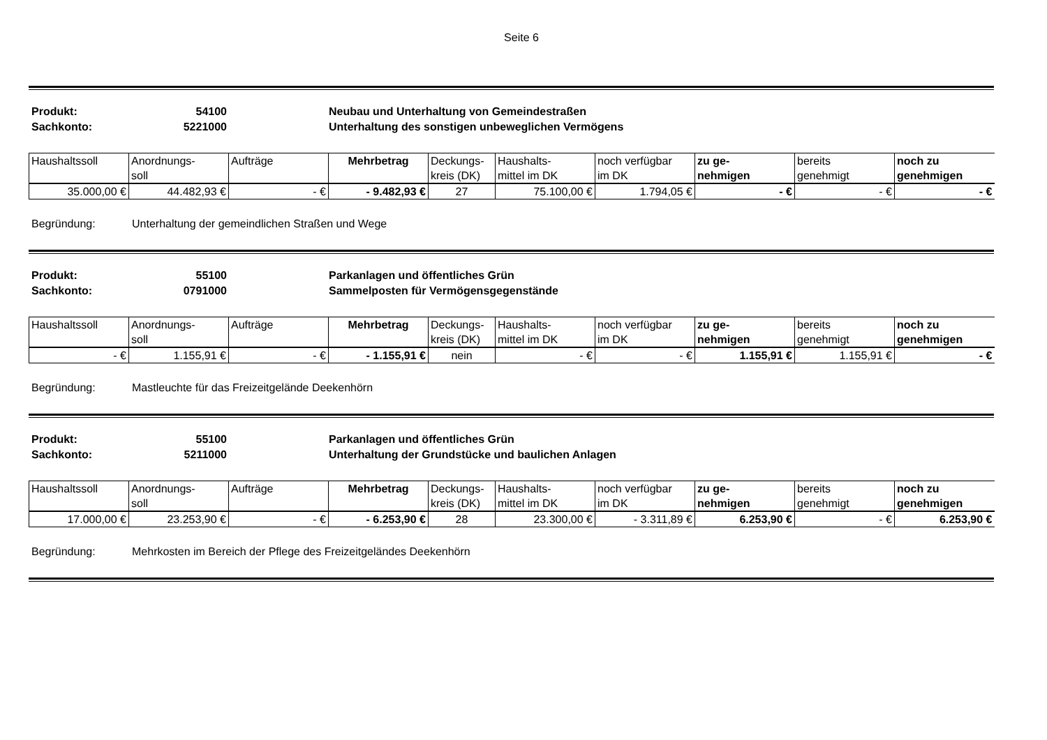Seite 6
Produkt: 54100 Neubau und Unterhaltung von Gemeindestraßen
Sachkonto: 5221000 Unterhaltung des sonstigen unbeweglichen Vermögens
| Haushaltssoll | Anordnungs- soll | Aufträge | Mehrbetrag | Deckungs- kreis (DK) | Haushalts- mittel im DK | noch verfügbar im DK | zu ge- nehmigen | bereits genehmigt | noch zu genehmigen |
| --- | --- | --- | --- | --- | --- | --- | --- | --- | --- |
| 35.000,00 € | 44.482,93 € | - € | - 9.482,93 € | 27 | 75.100,00 € | 1.794,05 € | - € | - € | - € |
Begründung: Unterhaltung der gemeindlichen Straßen und Wege
Produkt: 55100 Parkanlagen und öffentliches Grün
Sachkonto: 0791000 Sammelposten für Vermögensgegenstände
| Haushaltssoll | Anordnungs- soll | Aufträge | Mehrbetrag | Deckungs- kreis (DK) | Haushalts- mittel im DK | noch verfügbar im DK | zu ge- nehmigen | bereits genehmigt | noch zu genehmigen |
| --- | --- | --- | --- | --- | --- | --- | --- | --- | --- |
| - € | 1.155,91 € | - € | - 1.155,91 € | nein | - € | - € | 1.155,91 € | 1.155,91 € | - € |
Begründung: Mastleuchte für das Freizeitgelände Deekenhörn
Produkt: 55100 Parkanlagen und öffentliches Grün
Sachkonto: 5211000 Unterhaltung der Grundstücke und baulichen Anlagen
| Haushaltssoll | Anordnungs- soll | Aufträge | Mehrbetrag | Deckungs- kreis (DK) | Haushalts- mittel im DK | noch verfügbar im DK | zu ge- nehmigen | bereits genehmigt | noch zu genehmigen |
| --- | --- | --- | --- | --- | --- | --- | --- | --- | --- |
| 17.000,00 € | 23.253,90 € | - € | - 6.253,90 € | 28 | 23.300,00 € | - 3.311,89 € | 6.253,90 € | - € | 6.253,90 € |
Begründung: Mehrkosten im Bereich der Pflege des Freizeitgeländes Deekenhörn